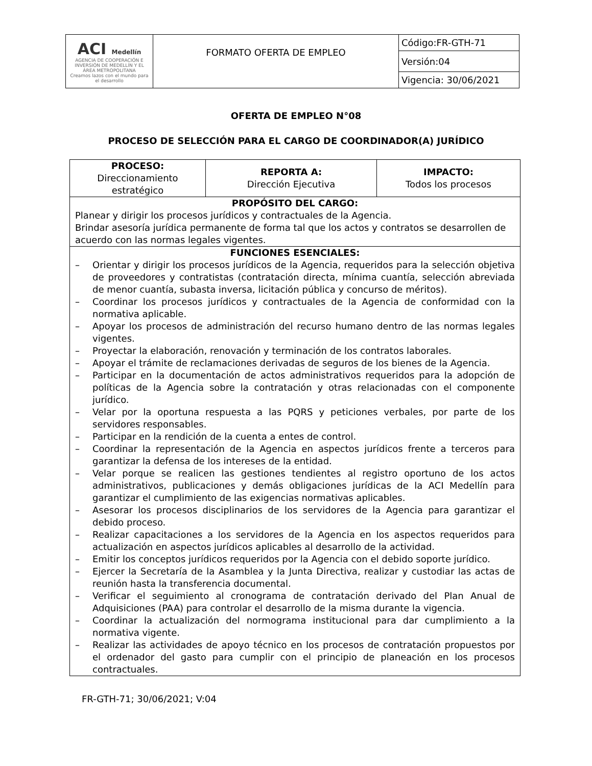| ACI Medellín AGENCIA DE COOPERACIÓN E INVERSIÓN DE MEDELLÍN Y EL ÁREA METROPOLITANA Creamos lazos con el mundo para el desarrollo | FORMATO OFERTA DE EMPLEO | Código:FR-GTH-71 |
| | | Versión:04 |
| | | Vigencia: 30/06/2021 |
OFERTA DE EMPLEO N°08
PROCESO DE SELECCIÓN PARA EL CARGO DE COORDINADOR(A) JURÍDICO
| PROCESO: Direccionamiento estratégico | REPORTA A: Dirección Ejecutiva | IMPACTO: Todos los procesos |
| PROPÓSITO DEL CARGO: Planear y dirigir los procesos jurídicos y contractuales de la Agencia. Brindar asesoría jurídica permanente de forma tal que los actos y contratos se desarrollen de acuerdo con las normas legales vigentes. | | |
| FUNCIONES ESENCIALES: – Orientar y dirigir los procesos jurídicos de la Agencia, requeridos para la selección objetiva de proveedores y contratistas (contratación directa, mínima cuantía, selección abreviada de menor cuantía, subasta inversa, licitación pública y concurso de méritos). – Coordinar los procesos jurídicos y contractuales de la Agencia de conformidad con la normativa aplicable. – Apoyar los procesos de administración del recurso humano dentro de las normas legales vigentes. – Proyectar la elaboración, renovación y terminación de los contratos laborales. – Apoyar el trámite de reclamaciones derivadas de seguros de los bienes de la Agencia. – Participar en la documentación de actos administrativos requeridos para la adopción de políticas de la Agencia sobre la contratación y otras relacionadas con el componente jurídico. – Velar por la oportuna respuesta a las PQRS y peticiones verbales, por parte de los servidores responsables. – Participar en la rendición de la cuenta a entes de control. – Coordinar la representación de la Agencia en aspectos jurídicos frente a terceros para garantizar la defensa de los intereses de la entidad. – Velar porque se realicen las gestiones tendientes al registro oportuno de los actos administrativos, publicaciones y demás obligaciones jurídicas de la ACI Medellín para garantizar el cumplimiento de las exigencias normativas aplicables. – Asesorar los procesos disciplinarios de los servidores de la Agencia para garantizar el debido proceso. – Realizar capacitaciones a los servidores de la Agencia en los aspectos requeridos para actualización en aspectos jurídicos aplicables al desarrollo de la actividad. – Emitir los conceptos jurídicos requeridos por la Agencia con el debido soporte jurídico. – Ejercer la Secretaría de la Asamblea y la Junta Directiva, realizar y custodiar las actas de reunión hasta la transferencia documental. – Verificar el seguimiento al cronograma de contratación derivado del Plan Anual de Adquisiciones (PAA) para controlar el desarrollo de la misma durante la vigencia. – Coordinar la actualización del normograma institucional para dar cumplimiento a la normativa vigente. – Realizar las actividades de apoyo técnico en los procesos de contratación propuestos por el ordenador del gasto para cumplir con el principio de planeación en los procesos contractuales. | | |
FR-GTH-71; 30/06/2021; V:04